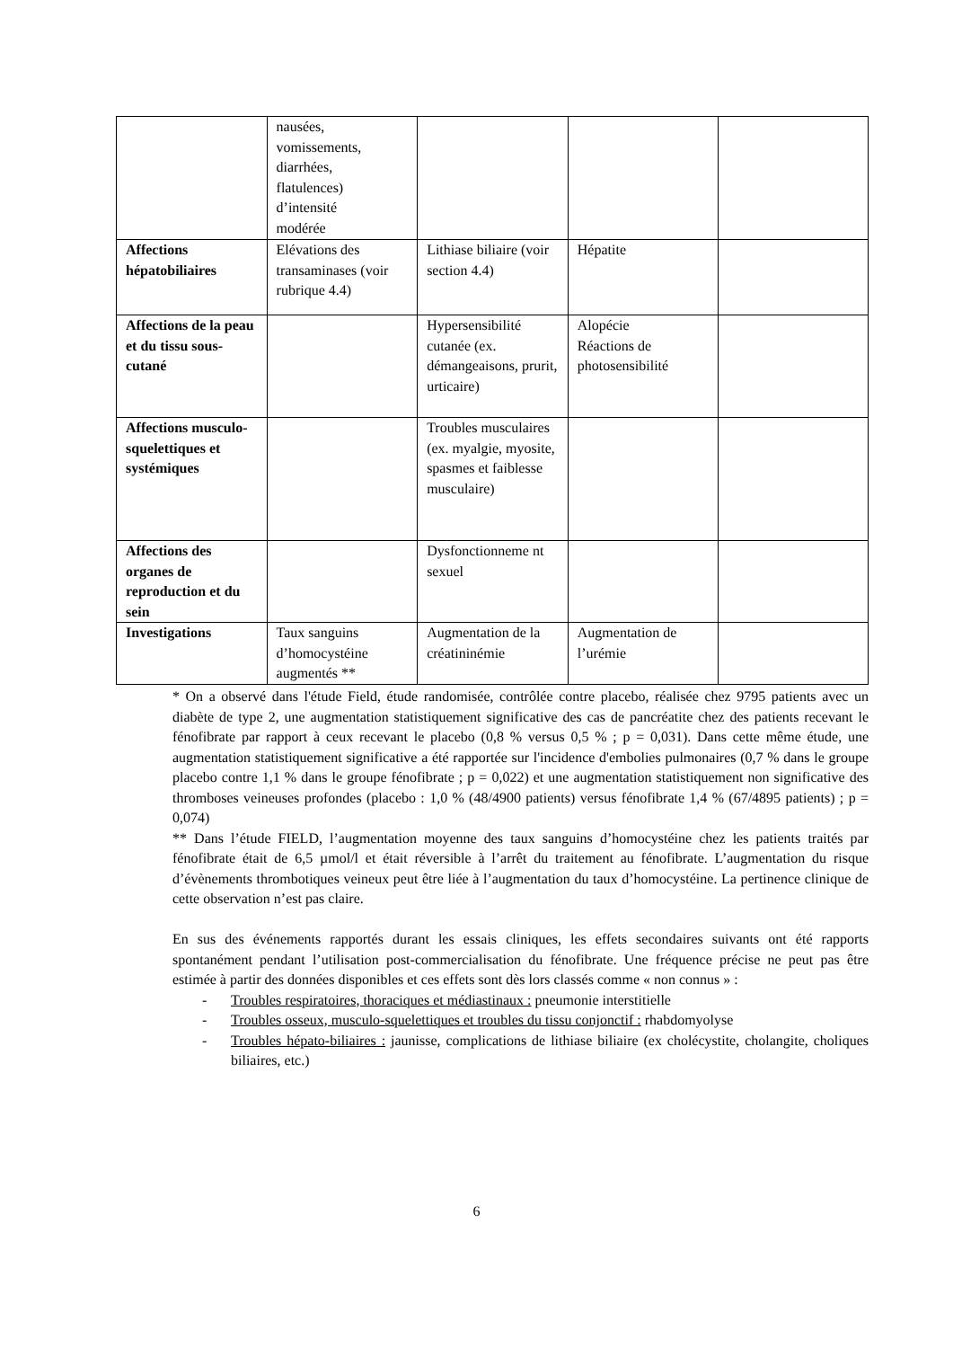| | nausées, vomissements, diarrhées, flatulences) d’intensité modérée | | | |
| Affections hépatobiliaires | Elévations des transaminases (voir rubrique 4.4) | Lithiase biliaire (voir section 4.4) | Hépatite | |
| Affections de la peau et du tissu sous-cutané | | Hypersensibilité cutanée (ex. démangeaisons, prurit, urticaire) | Alopécie Réactions de photosensibilité | |
| Affections musculo-squelettiques et systémiques | | Troubles musculaires (ex. myalgie, myosite, spasmes et faiblesse musculaire) | | |
| Affections des organes de reproduction et du sein | | Dysfonctionneme nt sexuel | | |
| Investigations | Taux sanguins d’homocystéine augmentés ** | Augmentation de la créatininémie | Augmentation de l’urémie | |
* On a observé dans l'étude Field, étude randomisée, contrôlée contre placebo, réalisée chez 9795 patients avec un diabète de type 2, une augmentation statistiquement significative des cas de pancréatite chez des patients recevant le fénofibrate par rapport à ceux recevant le placebo (0,8 % versus 0,5 % ; p = 0,031). Dans cette même étude, une augmentation statistiquement significative a été rapportée sur l'incidence d'embolies pulmonaires (0,7 % dans le groupe placebo contre 1,1 % dans le groupe fénofibrate ; p = 0,022) et une augmentation statistiquement non significative des thromboses veineuses profondes (placebo : 1,0 % (48/4900 patients) versus fénofibrate 1,4 % (67/4895 patients) ; p = 0,074)
** Dans l’étude FIELD, l’augmentation moyenne des taux sanguins d’homocystéine chez les patients traités par fénofibrate était de 6,5 µmol/l et était réversible à l’arrêt du traitement au fénofibrate. L’augmentation du risque d’évènements thrombotiques veineux peut être liée à l’augmentation du taux d’homocystéine. La pertinence clinique de cette observation n’est pas claire.
En sus des événements rapportés durant les essais cliniques, les effets secondaires suivants ont été rapports spontanément pendant l’utilisation post-commercialisation du fénofibrate. Une fréquence précise ne peut pas être estimée à partir des données disponibles et ces effets sont dès lors classés comme « non connus » :
- Troubles respiratoires, thoraciques et médiastinaux : pneumonie interstitielle
- Troubles osseux, musculo-squelettiques et troubles du tissu conjonctif : rhabdomyolyse
- Troubles hépato-biliaires : jaunisse, complications de lithiase biliaire (ex cholécystite, cholangite, choliques biliaires, etc.)
6